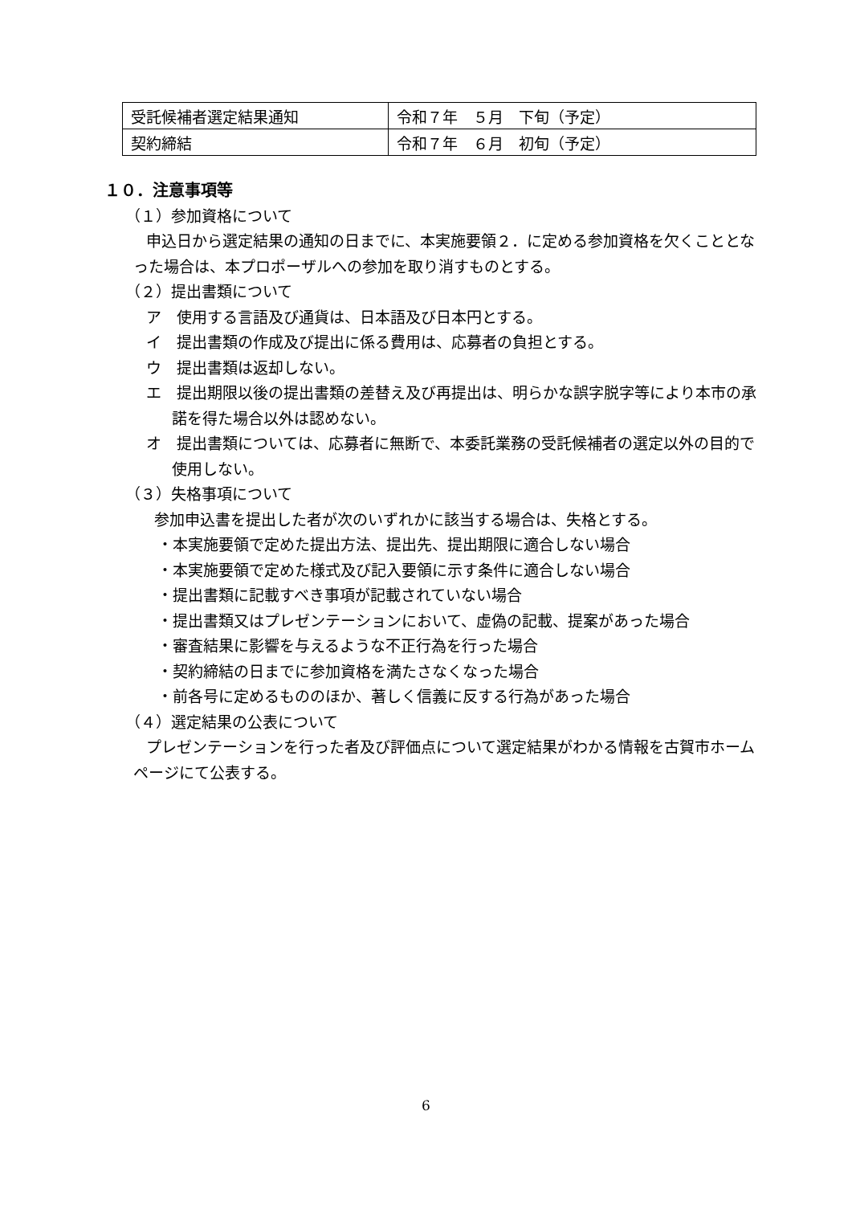| 受託候補者選定結果通知 | 令和７年 ５月 下旬（予定） |
| 契約締結 | 令和７年 ６月 初旬（予定） |
１０．注意事項等
（１）参加資格について
申込日から選定結果の通知の日までに、本実施要領２．に定める参加資格を欠くこととなった場合は、本プロポーザルへの参加を取り消すものとする。
（２）提出書類について
ア　使用する言語及び通貨は、日本語及び日本円とする。
イ　提出書類の作成及び提出に係る費用は、応募者の負担とする。
ウ　提出書類は返却しない。
エ　提出期限以後の提出書類の差替え及び再提出は、明らかな誤字脱字等により本市の承諾を得た場合以外は認めない。
オ　提出書類については、応募者に無断で、本委託業務の受託候補者の選定以外の目的で使用しない。
（３）失格事項について
参加申込書を提出した者が次のいずれかに該当する場合は、失格とする。
・本実施要領で定めた提出方法、提出先、提出期限に適合しない場合
・本実施要領で定めた様式及び記入要領に示す条件に適合しない場合
・提出書類に記載すべき事項が記載されていない場合
・提出書類又はプレゼンテーションにおいて、虚偽の記載、提案があった場合
・審査結果に影響を与えるような不正行為を行った場合
・契約締結の日までに参加資格を満たさなくなった場合
・前各号に定めるもののほか、著しく信義に反する行為があった場合
（４）選定結果の公表について
プレゼンテーションを行った者及び評価点について選定結果がわかる情報を古賀市ホームページにて公表する。
6